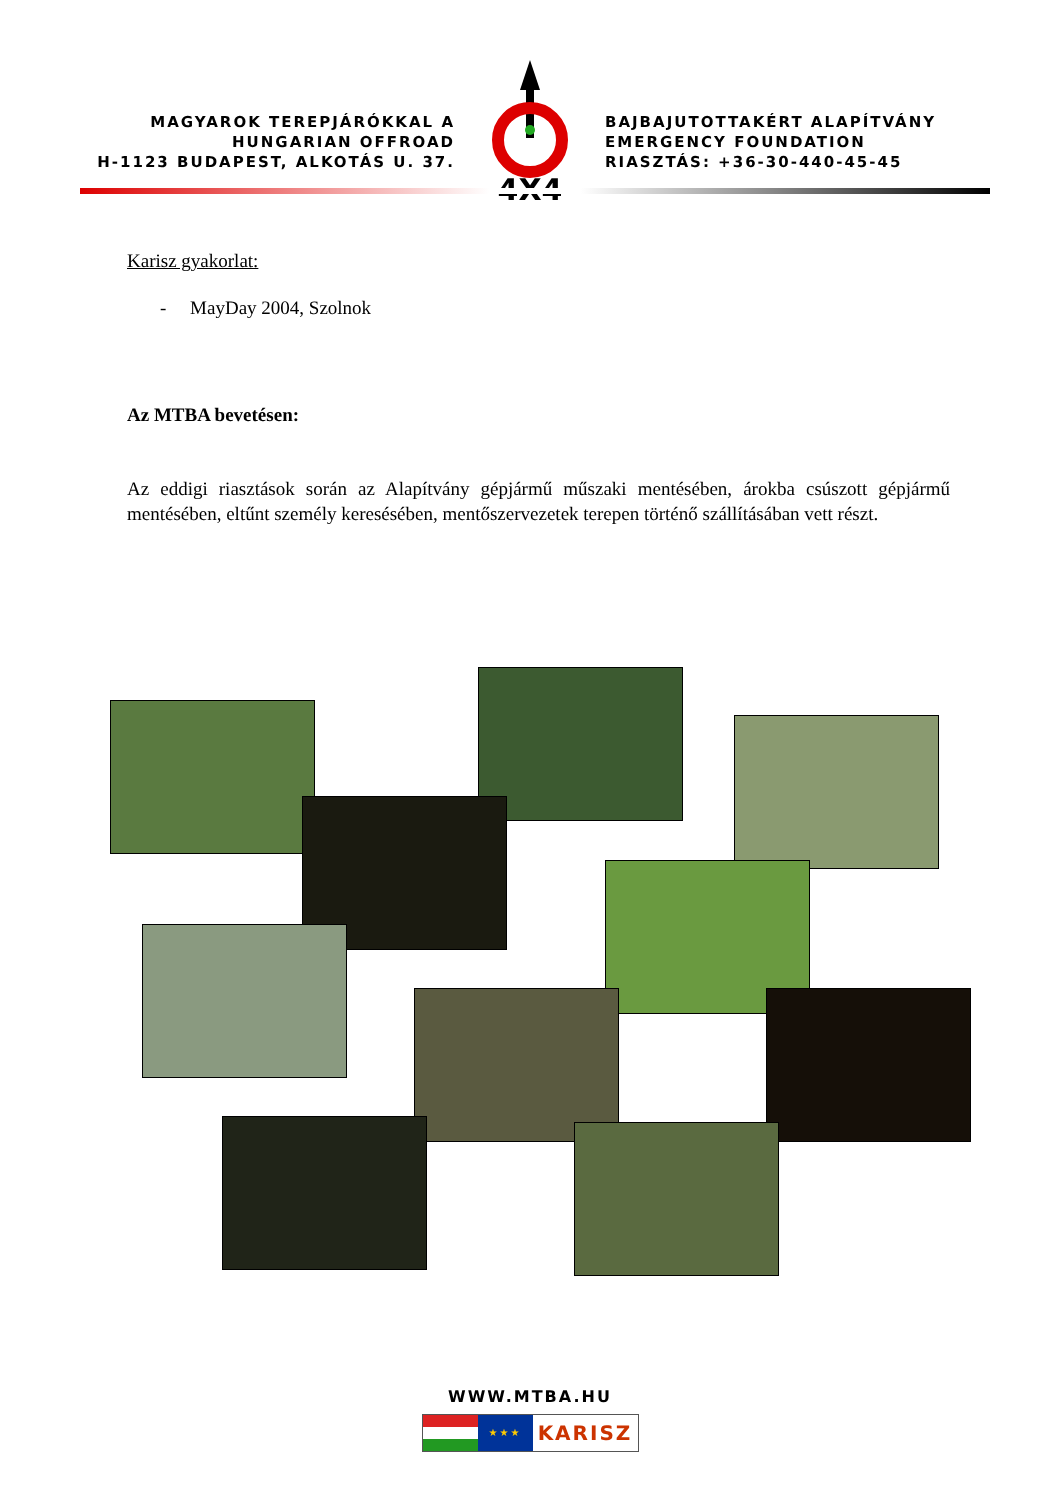MAGYAROK TEREPJÁRÓKKAL A
HUNGARIAN OFFROAD
H-1123 BUDAPEST, ALKOTÁS U. 37.
4X4
BAJBAJUTOTTAKÉRT ALAPÍTVÁNY
EMERGENCY FOUNDATION
RIASZTÁS: +36-30-440-45-45
Karisz gyakorlat:
- MayDay 2004, Szolnok
Az MTBA bevetésen:
Az eddigi riasztások során az Alapítvány gépjármű műszaki mentésében, árokba csúszott gépjármű mentésében, eltűnt személy keresésében, mentőszervezetek terepen történő szállításában vett részt.
WWW.MTBA.HU
★★★
KARISZ